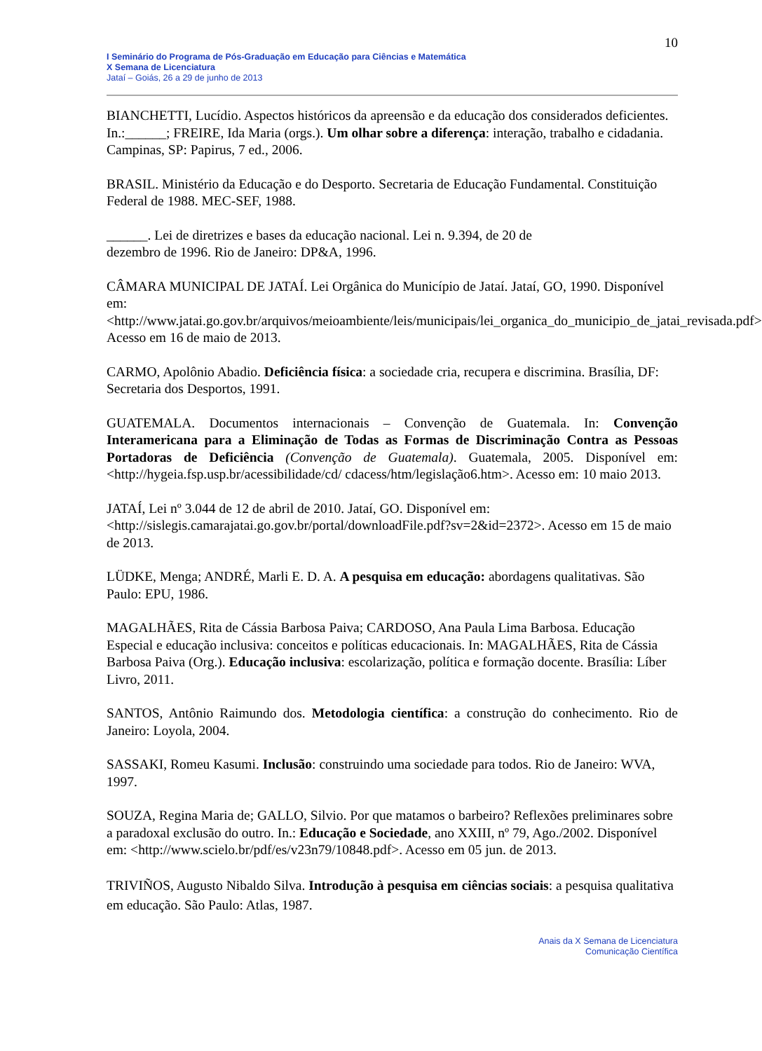10
I Seminário do Programa de Pós-Graduação em Educação para Ciências e Matemática
X Semana de Licenciatura
Jataí – Goiás, 26 a 29 de junho de 2013
BIANCHETTI, Lucídio. Aspectos históricos da apreensão e da educação dos considerados deficientes. In.:______; FREIRE, Ida Maria (orgs.). Um olhar sobre a diferença: interação, trabalho e cidadania. Campinas, SP: Papirus, 7 ed., 2006.
BRASIL. Ministério da Educação e do Desporto. Secretaria de Educação Fundamental. Constituição Federal de 1988. MEC-SEF, 1988.
______. Lei de diretrizes e bases da educação nacional. Lei n. 9.394, de 20 de
dezembro de 1996. Rio de Janeiro: DP&A, 1996.
CÂMARA MUNICIPAL DE JATAÍ. Lei Orgânica do Município de Jataí. Jataí, GO, 1990. Disponível em:
<http://www.jatai.go.gov.br/arquivos/meioambiente/leis/municipais/lei_organica_do_municipio_de_jatai_revisada.pdf> Acesso em 16 de maio de 2013.
CARMO, Apolônio Abadio. Deficiência física: a sociedade cria, recupera e discrimina. Brasília, DF: Secretaria dos Desportos, 1991.
GUATEMALA. Documentos internacionais – Convenção de Guatemala. In: Convenção Interamericana para a Eliminação de Todas as Formas de Discriminação Contra as Pessoas Portadoras de Deficiência (Convenção de Guatemala). Guatemala, 2005. Disponível em: <http://hygeia.fsp.usp.br/acessibilidade/cd/ cdacess/htm/legislação6.htm>. Acesso em: 10 maio 2013.
JATAÍ, Lei nº 3.044 de 12 de abril de 2010. Jataí, GO. Disponível em:
<http://sislegis.camarajatai.go.gov.br/portal/downloadFile.pdf?sv=2&id=2372>. Acesso em 15 de maio de 2013.
LÜDKE, Menga; ANDRÉ, Marli E. D. A. A pesquisa em educação: abordagens qualitativas. São Paulo: EPU, 1986.
MAGALHÃES, Rita de Cássia Barbosa Paiva; CARDOSO, Ana Paula Lima Barbosa. Educação Especial e educação inclusiva: conceitos e políticas educacionais. In: MAGALHÃES, Rita de Cássia Barbosa Paiva (Org.). Educação inclusiva: escolarização, política e formação docente. Brasília: Líber Livro, 2011.
SANTOS, Antônio Raimundo dos. Metodologia científica: a construção do conhecimento. Rio de Janeiro: Loyola, 2004.
SASSAKI, Romeu Kasumi. Inclusão: construindo uma sociedade para todos. Rio de Janeiro: WVA, 1997.
SOUZA, Regina Maria de; GALLO, Silvio. Por que matamos o barbeiro? Reflexões preliminares sobre a paradoxal exclusão do outro. In.: Educação e Sociedade, ano XXIII, nº 79, Ago./2002. Disponível em: <http://www.scielo.br/pdf/es/v23n79/10848.pdf>. Acesso em 05 jun. de 2013.
TRIVIÑOS, Augusto Nibaldo Silva. Introdução à pesquisa em ciências sociais: a pesquisa qualitativa em educação. São Paulo: Atlas, 1987.
Anais da X Semana de Licenciatura
Comunicação Científica